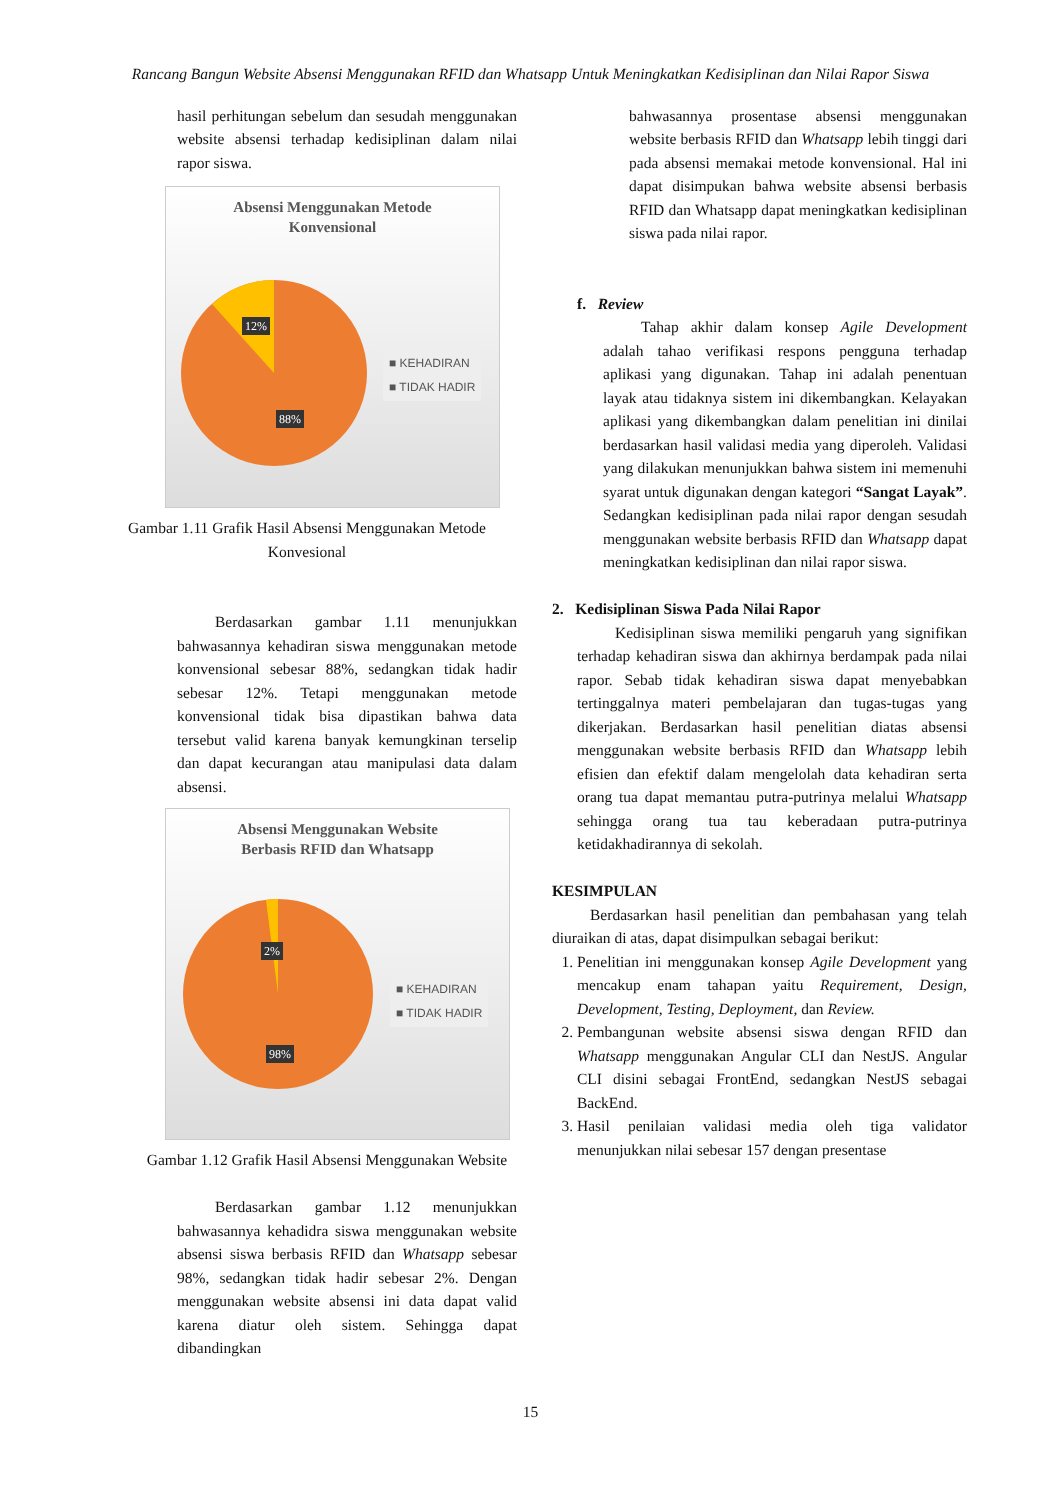Rancang Bangun Website Absensi Menggunakan RFID dan Whatsapp Untuk Meningkatkan Kedisiplinan dan Nilai Rapor Siswa
hasil perhitungan sebelum dan sesudah menggunakan website absensi terhadap kedisiplinan dalam nilai rapor siswa.
Absensi Menggunakan Metode
Konvensional
12%
88%
■ KEHADIRAN
■ TIDAK HADIR
Gambar 1.11 Grafik Hasil Absensi Menggunakan Metode Konvesional
Berdasarkan gambar 1.11 menunjukkan bahwasannya kehadiran siswa menggunakan metode konvensional sebesar 88%, sedangkan tidak hadir sebesar 12%. Tetapi menggunakan metode konvensional tidak bisa dipastikan bahwa data tersebut valid karena banyak kemungkinan terselip dan dapat kecurangan atau manipulasi data dalam absensi.
Absensi Menggunakan Website
Berbasis RFID dan Whatsapp
2%
98%
■ KEHADIRAN
■ TIDAK HADIR
Gambar 1.12 Grafik Hasil Absensi Menggunakan Website
Berdasarkan gambar 1.12 menunjukkan bahwasannya kehadidra siswa menggunakan website absensi siswa berbasis RFID dan Whatsapp sebesar 98%, sedangkan tidak hadir sebesar 2%. Dengan menggunakan website absensi ini data dapat valid karena diatur oleh sistem. Sehingga dapat dibandingkan
bahwasannya prosentase absensi menggunakan website berbasis RFID dan Whatsapp lebih tinggi dari pada absensi memakai metode konvensional. Hal ini dapat disimpukan bahwa website absensi berbasis RFID dan Whatsapp dapat meningkatkan kedisiplinan siswa pada nilai rapor.
f. Review
Tahap akhir dalam konsep Agile Development adalah tahao verifikasi respons pengguna terhadap aplikasi yang digunakan. Tahap ini adalah penentuan layak atau tidaknya sistem ini dikembangkan. Kelayakan aplikasi yang dikembangkan dalam penelitian ini dinilai berdasarkan hasil validasi media yang diperoleh. Validasi yang dilakukan menunjukkan bahwa sistem ini memenuhi syarat untuk digunakan dengan kategori “Sangat Layak”. Sedangkan kedisiplinan pada nilai rapor dengan sesudah menggunakan website berbasis RFID dan Whatsapp dapat meningkatkan kedisiplinan dan nilai rapor siswa.
2. Kedisiplinan Siswa Pada Nilai Rapor
Kedisiplinan siswa memiliki pengaruh yang signifikan terhadap kehadiran siswa dan akhirnya berdampak pada nilai rapor. Sebab tidak kehadiran siswa dapat menyebabkan tertinggalnya materi pembelajaran dan tugas-tugas yang dikerjakan. Berdasarkan hasil penelitian diatas absensi menggunakan website berbasis RFID dan Whatsapp lebih efisien dan efektif dalam mengelolah data kehadiran serta orang tua dapat memantau putra-putrinya melalui Whatsapp sehingga orang tua tau keberadaan putra-putrinya ketidakhadirannya di sekolah.
KESIMPULAN
Berdasarkan hasil penelitian dan pembahasan yang telah diuraikan di atas, dapat disimpulkan sebagai berikut:
1. Penelitian ini menggunakan konsep Agile Development yang mencakup enam tahapan yaitu Requirement, Design, Development, Testing, Deployment, dan Review.
2. Pembangunan website absensi siswa dengan RFID dan Whatsapp menggunakan Angular CLI dan NestJS. Angular CLI disini sebagai FrontEnd, sedangkan NestJS sebagai BackEnd.
3. Hasil penilaian validasi media oleh tiga validator menunjukkan nilai sebesar 157 dengan presentase
15